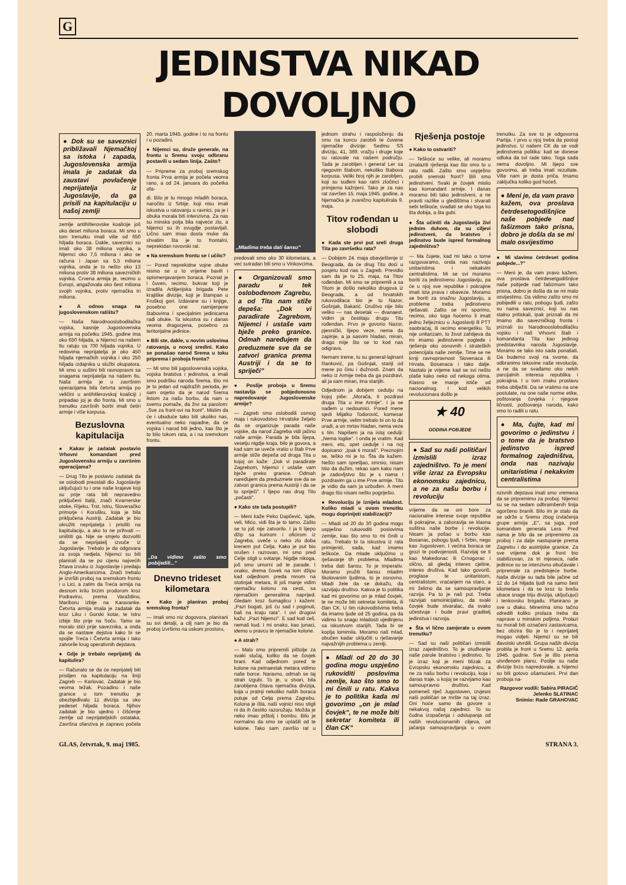G
JEDINSTVA NIKAD DOVOLJNO
● Dok su se saveznici približavali Njemačkoj sa istoka i zapada, Jugoslovenska armija imala je zadatak da zaustavi povlačenje neprijatelja iz Jugoslavije, da ga prisili na kapitulaciju u našoj zemlji
zemlje antihitlerovske koalicije još oko deset miliona boraca. Mi smo u tom trenutku imali više od 650 hiljada boraca. Dakle, saveznici su imali oko 38 miliona vojnika, a Nijemci oko 7,5 miliona i ako se računa i Japan sa 5,5 miliona vojnika, onda je to nešto oko 13 miliona protiv 38 miliona savezničkih vojnika. Crvena armija je, recimo u Evropi, angažovala oko šest miliona svojih vojnika, protiv njemačka tri miliona.
● A odnos snaga na jugoslovenskom ratištu?
— Naša Narodnooslobodilačka vojska, kasnije Jugoslovenska armija na početku 1945. godine ima oko 650 hiljada, a Nijemci na našem tlu ratuju sa 700 hiljada vojnika. U redovima neprijatelja je oko 450 hiljada njemačkih vojnika i oko 250 hiljada izdajnika u službi okupatora. Mi smo u suštini bili ravnopravni sa snagama neprijatelja na našem tlu. Naša armija je u završnim operacijama bila četvrta armija po veličini u antihitlerovskoj koaliciji i pripadao joj je dio fronta. Mi smo u trenutku završnih borbi imali četiri armije i više korpusa.
Bezuslovna kapitulacija
● Kakav je zadatak postavio Vrhovni komandant pred Jugoslovensku armiju u završnim operacijama?
— Drug Tito je postavio zadatak da se oslobodi preostali dio Jugoslavije uključujući tu i one naše krajeve koji su prije rata bili nepravedno priključeni Italiji, znači Kvarnerske otoke, Rijeku, Trst, Istru, Slovenačko primorje i Korušku, koja je bila priključena Austriji. Zadatak je bio okružiti neprijatelja i prisiliti na kapitulaciju, a ako to ne prihvati — uništiti ga. Nije se smjelo dozvoliti da se neprijatelj izvuče iz Jugoslavije. Trebalo je da odgovara za svoja nedjela. Nijemci su bili planirali da se po cijenu najvećih žrtava izvuku iz Jugoslavije i predaju Anglo-Amerikancima. Znači trebalo je izvršiti proboj na sremskom frontu i u Lici, a zatim da Treća armija na desnom krilu brzim prodorom kroz Podravinu, prema Varaždinu, Mariboru izbije na Karavanke. Četvrta armija imala je zadatak da kroz Liku i Gorski kotar, te Istru izbije što prije na Soču. Tamo se moralo stići prije saveznika, a onda da se nastave dejstva kako bi se spojile Treća i Četvrta armija i tako zatvorile krug operativnih dejstava.
● Gdje je trebalo neprijatelj da kapitulira?
— Računalo se da će neprijatelj biti prisiljen na kapitulaciju na liniji Zagreb — Karlovac. Zadatak je bio veoma težak. Pozadinu i naše granice u tom trenutku je obezbjeđivalo 11 divizija sa oko pedeset hiljada boraca. Njihov zadatak je bio ujedno i čišćenje zemlje od neprijateljskih ostataka. Završna ofanziva je zapravo počela 20. marta 1945. godine i to na frontu i u pozadini.
● Nijemci su, druže generale, na frontu u Sremu svoju odbranu postavili u sedam linija. Zašto?
— Pripreme za proboj sremskog fronta Prva armija je počela veoma rano, a od 24. januara do početka ofa-
di. Bilo je tu mnogo mladih boraca, naročito iz Srbije, koji nisu imali iskustva u ratovanju u ravnici, pa je i obuka morala biti intenzivna. Za nas su minska polja bila najveće zlo, a Nijemci su ih svugdje postavljali. Lično sam imao dosta muke da shvatim šta je to frontalni, neprekidan rovovski rat.
● Na sremskom frontu se i učilo?
— Pored neprekidne vojne obuke nismo se u to vrijeme bavili i opismenjavanjem boraca. Poznat je i čuven, recimo, bukvar koji je izradila Artiljerijska brigada Pete krajiške divizije, koji je štampan u Fruškoj gori. Izdavane su i knjige, posebno one namijenjene štabovima i specijalnim jedinicama radi obuke. Ta iskustva su i danas veoma dragocjena, posebno za teritorijalne jedinice.
● Bili ste, dakle, u novim uslovima ratovanja, u novoj sredini. Kako se ponašao narod Srema u toku priprema i proboja fronta?
— Mi smo bili jugoslovenska vojska, vojska bratstva i jedinstva, a imali smo podršku naroda Srema. Bio mi je to jedan od najdražih perioda, jer sam osjetio da je narod Srema listom za našu borbu, da nam u svemu pomaže, da živi sa parolom: „Sve za front-svi na front". Mislim da će i ubuduće tako biti ukoliko nas, eventualno neko napadne, da će vojska i narod biti jedno, kao što je to bilo tokom rata, a i na sremskom frontu.
„Da vidimo zašto smo pobijedili..."
Dnevno trideset kilometara
● Kako je planiran proboj sremskog fronta?
— Imali smo niz dogovora, planirani su svi detalji, a cilj nam je bio da proboj izvršimo na uskom prostoru,
„Mladima treba dati šansu"
predovali smo oko 30 kilometara, a već sutradan bili smo u Vinkovcima.
● Organizovali smo paradu u tek oslobođenom Zagrebu, a od Tita nam stiže depeša: „Dok vi paradirate Zagrebom, Nijemci i ustaše vam bježe preko granice. Odmah naređujem da preduzmete sve da se zatvori granica prema Austriji i da se to spriječi"
● Poslije proboja u Sremu nastavlja se pobjedonosno napredovanje Jugoslovenske armije?
— Zagreb smo oslobodili osmog maja i rukovodstvo Hrvatske željelo da se organizuje parada naše vojske, da narod Zagreba vidi jačinu naše armije. Parada je bila lijepa, veselju nigdje kraja, bilo je govora, a kad sam se uveče vratio u štab Prve armije stiže depeša od druga Tita u kojoj on kaže: „Dok vi paradirate Zagrebom, Nijemci i ustaše vam bježe preko granice. Odmah naređujem da preduzmete sve da se zatvori granica prema Austriji i da se to spriječi". I lijepo nas drug Tito „počasti".
● Kako ste tada postupili?
— Meni kaže Peko Dapčević, 'ajde, veli, Mićo, vidi šta je to tamo. Zašto se to još nije zatvorilo. I ja ti lijepo džip sa kurirom i oficirom iz Zagreba, uveče u neko zlo doba krenem put Celja. Kako je put bio srušen i razrovan, mi smo pred Celje stigli u svitanje. Nigdje nikoga, još smo umorni od te parade. I onako, drema čovek na tom džipu kad odjednom preda mnom na stotinjak metara, ili još manje vidim njemačku kolonu na cesti, sa njemačkim generalima naprijed. Gledam kroz šumaglicu i kažem: „Pazi bogati, još ću sad i poginuti, baš na kraju rata". I ovi drugovi kažu: „Pazi Nijemci". E sad kud ćeš, nemaš kud. I mi onako, kao junaci, idemo u pravcu te njemačke kolone.
● A strah?
— Malo smo pripremili pištolje za svaki slučaj, koliko da se čovjek brani. Kad odjednom pored te kolone na petnaestak metara vidimo naše borce. Naravno, odmah se taj strah izgubi. To je, u stvari, bila zarobljena čitava njemačka divizija, koja u pratnji nekoliko naših boraca putuje od Celja prema Zagrebu. Kolona je išla, naši vojnici nisu stigli ni da ih čestito razoružaju. Možda je neko imao pištolj i bombu. Bilo je normalno da smo se uplašili od te kolone. Tako sam završio rat u jednom strahu i raspoloženju da smo na koncu zarobili te čuvene njemačke divizije: Sedmu SS diviziju, 41, 369. vražju i druge koje su ratovale na našem području. Tada je zarobljen i general Ler sa njegovim štabom, nekoliko štabova korpusa. Veliki broj njih je zarobljen, koji su suđeni kao ratni zločinci i primjerno kažnjeni. Tako je za nas rat završen 15. maja 1945. godine, a Njemačka je zvanično kapitulirala 9. maja.
Titov rođendan u slobodi
● Kada ste prvi put sreli druga Tita po završetku rata?
— Dobijem 24. maja obavještenje iz Beograda, da će drug Tito doći u posjetu kod nas u Zagreb. Previdio sam da je to 25. maja, na Titov rođendan. Mi smo se pripremili a sa Titom je došlo nekoliko drugova iz Beograda, a od hrvatskih rukovodilaca bio je tu Nazor, Gošnjak, Bakarić. Društvo nije bilo veliko — nas desetak — dvanaest. Vidim ja čestitaju drugu Titu rođendan. Prvo je govorio Nazor, pjesnički, lijepo veze, nema da zapinje, a ja sasvim hladan, miran, drago mije što se to kod nas odigrava.
Nemam treme, tu su general-lajtnant Ranković, pa Gošnjak, stariji od mene po činu i dužnosti. Znam da neko iz Armije treba da ga pozdravi, ali ja sam miran, ima starijih.
Odjednom ja dobijem cedulju na kojoj piše: „Morača, ti pozdravi druga Tita u ime Armije". I ja se nađem u nedoumici. Pored mene sjedi Mijalko Todorović, komesar Prve armije, velim trebalo bi on to da uradi, a on mrtav hladan, nema veze s tim. Napišem ja na istoj cedulji: „Nema logike". I onda je vratim. Kad meni, eto, opet cedulje i na noj dopisano: „Ipak ti moraš". Preznojim se, teško mi je to. Šta da kažem. Nešto sam spretljao, smrsio, nisam htio da dužim, rekao sam kako nam je zadovljstvo što je s nama i pozdravim ga u ime Prve armije. Tito je vidio da sam ja uzbuđen. A meni drago što nisam nešto pogriješio.
● Revoluciju je iznijela mladost. Koliko mladi u ovom trenutku mogu doprinijeti stabilizaciji?
— Mladi od 20 do 30 godina mogu uspješno rukovoditi poslovima zemlje, kao što smo to mi činili u ratu. Trebalo bi ta iskustva iz rata primijeniti, sada, kad imamo teškoće. Da mlade uključimo u rješavanje tih problema. Mladima treba dati šansu. To je imperativ. Moramo pružiti šansu mladim školovanim ljudima, to je osnovno. Mladi žele da se dokažu, da razvijaju društvo. Kakva je to politika kad mi govorimo on je mlad čovjek, te ne može biti sekretar komiteta, ili član CK. U tim rukovodstvima treba da imamo ljude od 25 godina, pa da vidimo tu snagu mladosti ujedinjenu sa iskustvom starijih. Tada bi se koplja lomimila. Moramo naš mlad, obučen kadar uključiti u rješavanje najvažnijih problema u zemlji.
● Mladi od 20 do 30 godina mogu uspješno rukoviditi poslovima zemlje, kao što smo to mi činili u ratu. Kakva je to politika kada mi govorimo „on je mlad čovjek", te ne može biti sekretar komiteta ili član CK"
Rješenja postoje
● Kako to ostvariti?
— Teškoće su velike, ali moramo iznalaziti rješenja kao što smo to u ratu radili. Zašto smo uspješno probili sremski front? Bili smo jedinstveni. Svaki je čovjek mislio kao komandant armije. I danas moramo biti tako jedinstveni, a ne praviti razlike u gledištima i stvarati sebi teškoće, svađati se oko toga ko šta dobija, a šta gubi.
● Šta učiniti da Jugoslavija živi jednim duhom, da su ciljevi jedinstveni, da bratstvo i jedinstvo bude ispred formalnog zajedništva?
— Ma čujete, kad mi tako o tome razgovaramo, onda nas nazivaju unitaristima i nekakvim centralistima. Mi se svi moramo boriti za jedinstvenu Jugoslaviju, pa će u njoj sve republike i pokrajine imati ista prava i obaveze. Moramo se boriti za snažnu Jugoslaviju, a probleme treba jedinstveno rješavati. Zašto se mi sporimo, recimo, oko toga hoćemo li imati jednu željeznicu u Jugoslaviji ili PTT saobraćaj, ili recimo energetiku. To nije unitarizam, to život zahtijeva da mi imamo jedinstvene poglede i rješenja oko osnovnih i strateških potencijala naše zemlje. Time se ne krnji ravnopravnost Slovenaca ili Hrvata, Bosanaca i tako dalje. Nastalo je vrijeme kad se svi nešto plaše kako neko od nekoga otima. Klasno se manje ističe od nacionalnog. I kod velikih revolucionara došlo je
★ 40
GODINA POBJEDE
● Sad su naši političari izmislili izraz zajedništvo. To je meni više izraz za Evropsku ekonomsku zajednicu, a ne za našu borbu i revoluciju
vrijeme da se oni bore za nacionalne interese svoje republike ili pokrajine, a zaboravlja se klasna suština naše borbe i revolucije. Nisam ja pošao u borbu kao Bosanac, pobogu ljudi, i Srbin, nego kao Jugosloven. I većina boraca se grozi te podvojenosti. Razvijaj se ti kao Makedonac ili Crnogorac i slično, ali gledaj interes cjeline, interes društva. Kad tako govoriš, proglase te unitaristom, centralistom, vraćanjem na staro, a mi želimo da se samoupravljanje razvija. Pa to je naš put. Treba razvijati samoinicijativu, da svaki čovjek bude stvaralac, da svako učestvuje i bude pravi graditelj jedinstva i razvoja.
● Šta vi lično zamjerate u ovom trenutku?
— Sad su naši političari izmislili izraz zajedništvo. To je otuđivanje naše parole bratstvo i jedinstvo. To je izraz koji je meni blizak za Evropsku ekonomsku zajednicu, a ne za našu borbu i revoluciju, koja i danas traje, u kojoj se razvijamo kao samoupravno društvo. Kad pomeneš riječ Jugosloven, izvjesni naši političari se mršte na taj izraz. Oni hoće samo da govore o nekakvoj našoj zajednici. To su čudna izopačenja i odstupanja od naših revolucionarnih ciljeva, od jačanja samoupravljanja u ovom trenutku. Za sve to je odgovorna Partija. I prvo u njoj treba da postoji jedinstvo. U našem CK da se vodi jedinstvena politika: kad se donese odluka da svi rade tako. Toga sada nema dovoljno. Mi lijepo sve govorimo, ali treba imati rezultate. Više nam je dosta priča. Imamo zaključka koliko god hoćeš.
● Meni je, da vam pravo kažem, ova proslava četrdesetogodišnjice naše pobjede nad fašizmom tako prisna, dobro je došla da se mi malo osvijestimo
● Mi slavimo četrdeset godina pobjede...?"
— Meni je, da vam pravo kažem, ova proslava četrdesetgodišnjice naše pobjede nad fašizmom tako prisna, dobro je došla da se mi malo osvijestimo. Da vidimo zašto smo mi pobijedili u ratu, pobogu ljudi, zašto su nama saveznici, koji su nas stalno pritiskali, ipak priznali da mi imamo dio savezničkog fronta i priznali su Narodnooslobodilačku vojsku i naš Vrhovni štab i komandanta Tita kao jedinog predstavnika naroda Jugoslavije. Moramo se tako isto sada ponašati. Da budemo svoji na svome, da odbranimo tekovine naše revolucije, a ne da se svađamo oko nekih parcijalnih interesa republika i pokrajina. I u tom znaku proslavu treba obilježiti. Da se vratimo na one postulate, na one naše norme etike, poštovanja čovjeka i njegove ličnosti, poštovanja naroda, kako smo to radili u ratu.
● Ma, čujte, kad mi govorimo o jedinstvu i o tome da je bratstvo jedinstvo ispred formalnog zajedništva, onda nas nazivaju unitaristima i nekakvim centralistima
nzivnih dejstava imali smo vremena da se pripremimo za proboj. Nijemci su se na sedam odbrambenih linija ogorčeno branili. Bilo im je stalo da se održe u Sremu zbog izvlačenja grupe armija „E", sa juga, pod komandom generala Lera. Pred nama je bilo da se pripremimo za proboj i za dalje nastupanje prema Zagrebu i do austrijske granice. Za sve vrijeme dok je front bio stabilizovan, za tri mjeseca, naše jedinice su se intenzivno obučavale i pripremale za predstojeće borbe. Naše divizije su tada bile jačine od 12 do 14 hiljada ljudi na samo šest kilometara i da se kroz tu brešu ubace snage triju divizija, uključujući i tenkovsku brigadu. Planirano je sve u dlaku. Minerima smo tačno odredili koliko prolaza treba da naprave u minskim poljima. Prolazi su morali biti označeni zastavicama, bez obzira što je to i neprijatelj mogao vidjeti. Nijemci su se bili đavolski utvrdili. Grupa naših divizija probila je front u Sremu 12. aprila 1945. godine. Sve je išlo prema utvrđenom planu. Poslije su naše divizije brzo napredovale, a Nijemci su bili gotovo ošamućeni. Prvi dan proboja na-
Razgovor vodili: Sabira PIRAGIĆ
Jelenko SLATINAC
Snimio: Rade GRAHOVAC
GLAS, četvrtak, 9. maj 1985. STRANA 3.